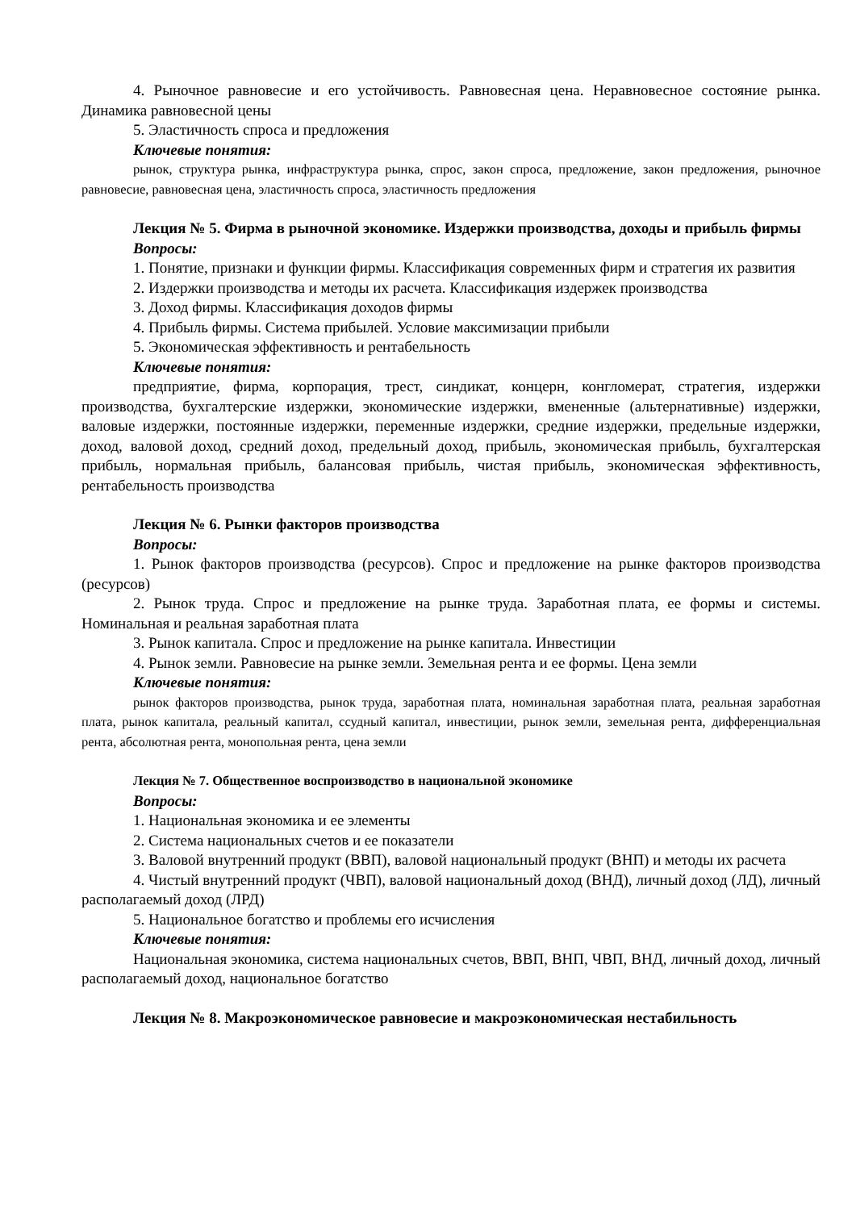4. Рыночное равновесие и его устойчивость. Равновесная цена. Неравновесное состояние рынка. Динамика равновесной цены
5. Эластичность спроса и предложения
Ключевые понятия:
рынок, структура рынка, инфраструктура рынка, спрос, закон спроса, предложение, закон предложения, рыночное равновесие, равновесная цена, эластичность спроса, эластичность предложения
Лекция № 5. Фирма в рыночной экономике. Издержки производства, доходы и прибыль фирмы
Вопросы:
1. Понятие, признаки и функции фирмы. Классификация современных фирм и стратегия их развития
2. Издержки производства и методы их расчета. Классификация издержек производства
3. Доход фирмы. Классификация доходов фирмы
4. Прибыль фирмы. Система прибылей. Условие максимизации прибыли
5. Экономическая эффективность и рентабельность
Ключевые понятия:
предприятие, фирма, корпорация, трест, синдикат, концерн, конгломерат, стратегия, издержки производства, бухгалтерские издержки, экономические издержки, вмененные (альтернативные) издержки, валовые издержки, постоянные издержки, переменные издержки, средние издержки, предельные издержки, доход, валовой доход, средний доход, предельный доход, прибыль, экономическая прибыль, бухгалтерская прибыль, нормальная прибыль, балансовая прибыль, чистая прибыль, экономическая эффективность, рентабельность производства
Лекция № 6. Рынки факторов производства
Вопросы:
1. Рынок факторов производства (ресурсов). Спрос и предложение на рынке факторов производства (ресурсов)
2. Рынок труда. Спрос и предложение на рынке труда. Заработная плата, ее формы и системы. Номинальная и реальная заработная плата
3. Рынок капитала. Спрос и предложение на рынке капитала. Инвестиции
4. Рынок земли. Равновесие на рынке земли. Земельная рента и ее формы. Цена земли
Ключевые понятия:
рынок факторов производства, рынок труда, заработная плата, номинальная заработная плата, реальная заработная плата, рынок капитала, реальный капитал, ссудный капитал, инвестиции, рынок земли, земельная рента, дифференциальная рента, абсолютная рента, монопольная рента, цена земли
Лекция № 7. Общественное воспроизводство в национальной экономике
Вопросы:
1. Национальная экономика и ее элементы
2. Система национальных счетов и ее показатели
3. Валовой внутренний продукт (ВВП), валовой национальный продукт (ВНП) и методы их расчета
4. Чистый внутренний продукт (ЧВП), валовой национальный доход (ВНД), личный доход (ЛД), личный располагаемый доход (ЛРД)
5. Национальное богатство и проблемы его исчисления
Ключевые понятия:
Национальная экономика, система национальных счетов, ВВП, ВНП, ЧВП, ВНД, личный доход, личный располагаемый доход, национальное богатство
Лекция № 8. Макроэкономическое равновесие и макроэкономическая нестабильность